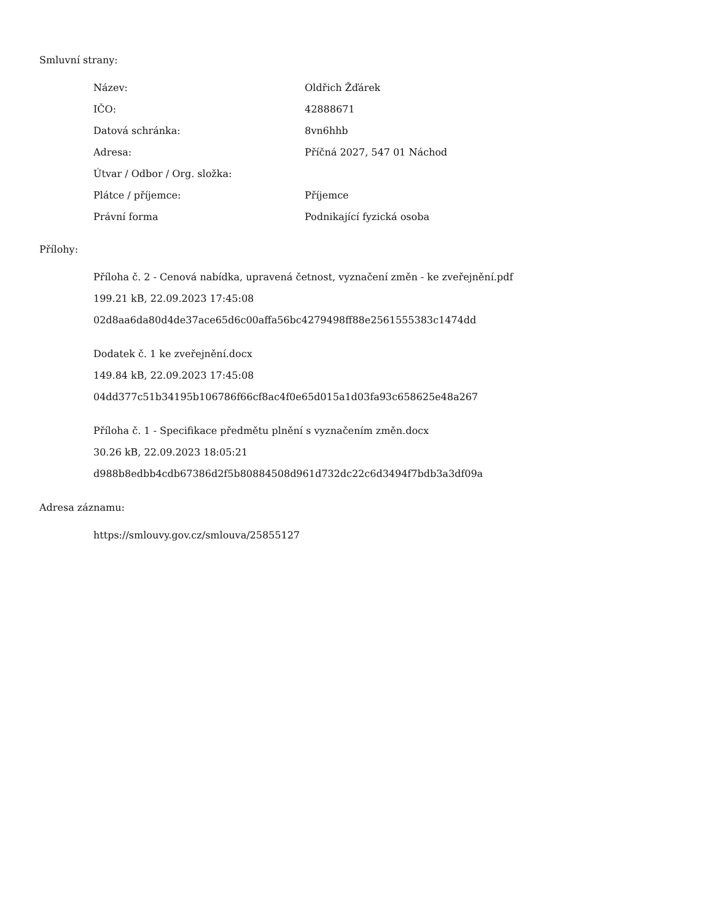Smluvní strany:
| Název: | Oldřich Žďárek |
| IČO: | 42888671 |
| Datová schránka: | 8vn6hhb |
| Adresa: | Příčná 2027, 547 01 Náchod |
| Útvar / Odbor / Org. složka: | |
| Plátce / příjemce: | Příjemce |
| Právní forma | Podnikající fyzická osoba |
Přílohy:
Příloha č. 2 - Cenová nabídka, upravená četnost, vyznačení změn - ke zveřejnění.pdf
199.21 kB, 22.09.2023 17:45:08
02d8aa6da80d4de37ace65d6c00affa56bc4279498ff88e2561555383c1474dd
Dodatek č. 1 ke zveřejnění.docx
149.84 kB, 22.09.2023 17:45:08
04dd377c51b34195b106786f66cf8ac4f0e65d015a1d03fa93c658625e48a267
Příloha č. 1 - Specifikace předmětu plnění s vyznačením změn.docx
30.26 kB, 22.09.2023 18:05:21
d988b8edbb4cdb67386d2f5b80884508d961d732dc22c6d3494f7bdb3a3df09a
Adresa záznamu:
https://smlouvy.gov.cz/smlouva/25855127